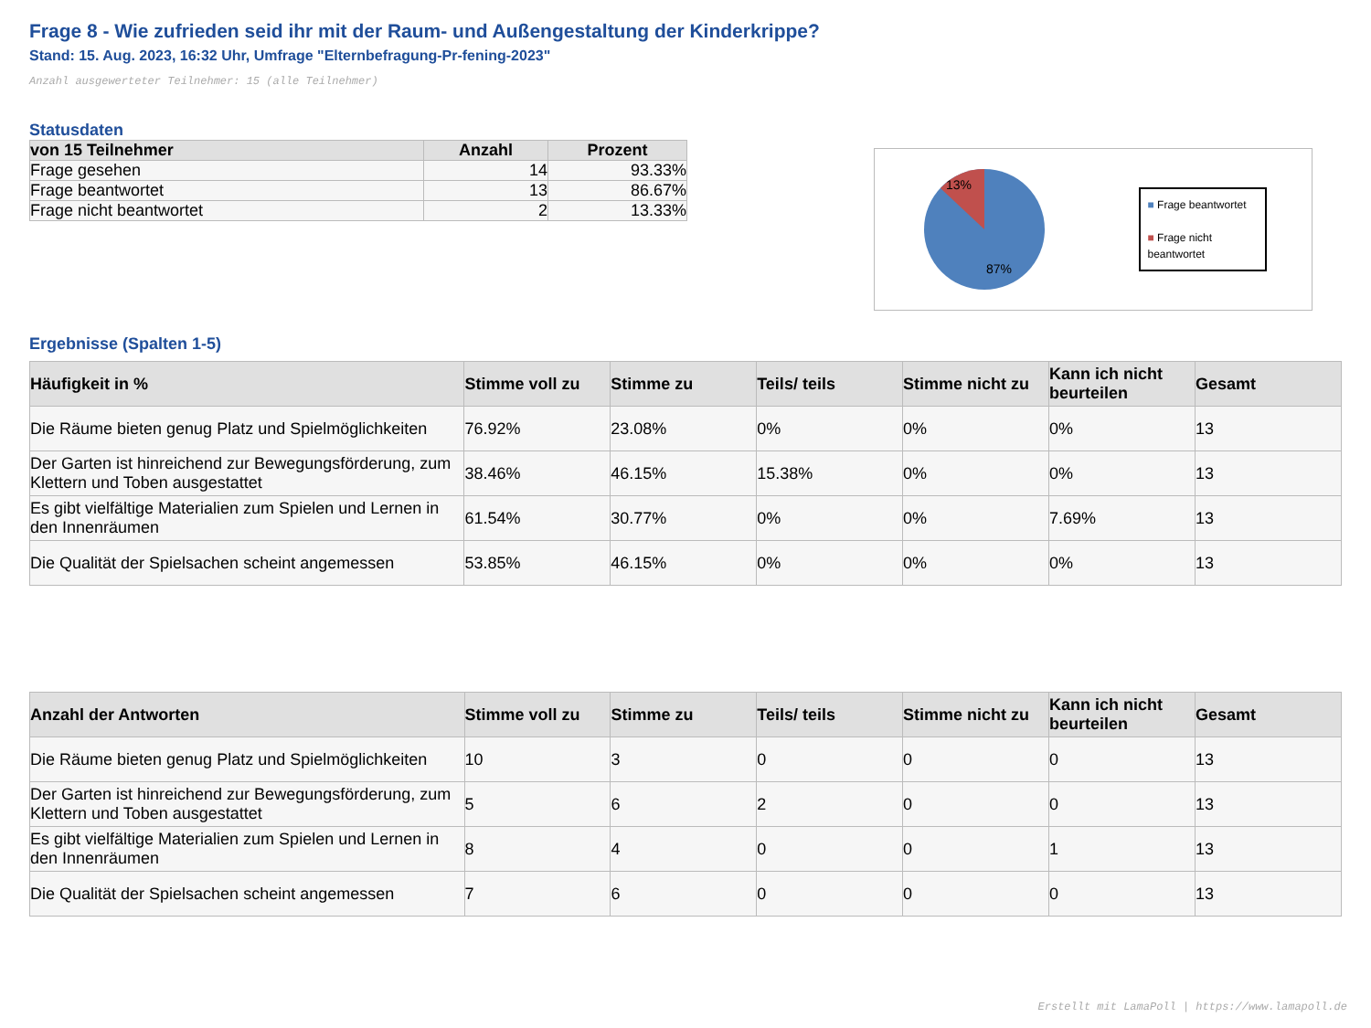Frage 8 - Wie zufrieden seid ihr mit der Raum- und Außengestaltung der Kinderkrippe?
Stand: 15. Aug. 2023, 16:32 Uhr, Umfrage "Elternbefragung-Pr-fening-2023"
Anzahl ausgewerteter Teilnehmer: 15 (alle Teilnehmer)
Statusdaten
| von 15 Teilnehmer | Anzahl | Prozent |
| --- | --- | --- |
| Frage gesehen | 14 | 93.33% |
| Frage beantwortet | 13 | 86.67% |
| Frage nicht beantwortet | 2 | 13.33% |
13%
87%
■ Frage beantwortet
■ Frage nicht beantwortet
Ergebnisse (Spalten 1-5)
| Häufigkeit in % | Stimme voll zu | Stimme zu | Teils/ teils | Stimme nicht zu | Kann ich nicht beurteilen | Gesamt |
| --- | --- | --- | --- | --- | --- | --- |
| Die Räume bieten genug Platz und Spielmöglichkeiten | 76.92% | 23.08% | 0% | 0% | 0% | 13 |
| Der Garten ist hinreichend zur Bewegungsförderung, zum Klettern und Toben ausgestattet | 38.46% | 46.15% | 15.38% | 0% | 0% | 13 |
| Es gibt vielfältige Materialien zum Spielen und Lernen in den Innenräumen | 61.54% | 30.77% | 0% | 0% | 7.69% | 13 |
| Die Qualität der Spielsachen scheint angemessen | 53.85% | 46.15% | 0% | 0% | 0% | 13 |
| Anzahl der Antworten | Stimme voll zu | Stimme zu | Teils/ teils | Stimme nicht zu | Kann ich nicht beurteilen | Gesamt |
| --- | --- | --- | --- | --- | --- | --- |
| Die Räume bieten genug Platz und Spielmöglichkeiten | 10 | 3 | 0 | 0 | 0 | 13 |
| Der Garten ist hinreichend zur Bewegungsförderung, zum Klettern und Toben ausgestattet | 5 | 6 | 2 | 0 | 0 | 13 |
| Es gibt vielfältige Materialien zum Spielen und Lernen in den Innenräumen | 8 | 4 | 0 | 0 | 1 | 13 |
| Die Qualität der Spielsachen scheint angemessen | 7 | 6 | 0 | 0 | 0 | 13 |
Erstellt mit LamaPoll | https://www.lamapoll.de